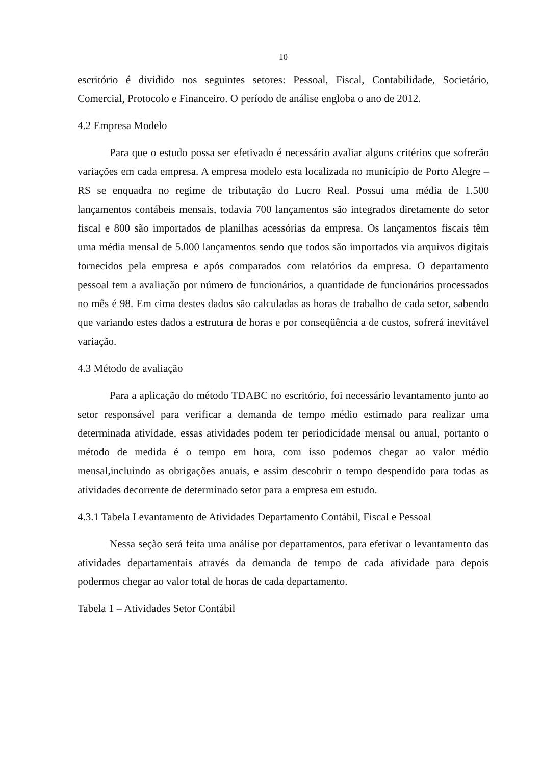10
escritório é dividido nos seguintes setores: Pessoal, Fiscal, Contabilidade, Societário, Comercial, Protocolo e Financeiro. O período de análise engloba o ano de 2012.
4.2 Empresa Modelo
Para que o estudo possa ser efetivado é necessário avaliar alguns critérios que sofrerão variações em cada empresa. A empresa modelo esta localizada no município de Porto Alegre – RS se enquadra no regime de tributação do Lucro Real. Possui uma média de 1.500 lançamentos contábeis mensais, todavia 700 lançamentos são integrados diretamente do setor fiscal e 800 são importados de planilhas acessórias da empresa. Os lançamentos fiscais têm uma média mensal de 5.000 lançamentos sendo que todos são importados via arquivos digitais fornecidos pela empresa e após comparados com relatórios da empresa. O departamento pessoal tem a avaliação por número de funcionários, a quantidade de funcionários processados no mês é 98. Em cima destes dados são calculadas as horas de trabalho de cada setor, sabendo que variando estes dados a estrutura de horas e por conseqüência a de custos, sofrerá inevitável variação.
4.3 Método de avaliação
Para a aplicação do método TDABC no escritório, foi necessário levantamento junto ao setor responsável para verificar a demanda de tempo médio estimado para realizar uma determinada atividade, essas atividades podem ter periodicidade mensal ou anual, portanto o método de medida é o tempo em hora, com isso podemos chegar ao valor médio mensal,incluindo as obrigações anuais, e assim descobrir o tempo despendido para todas as atividades decorrente de determinado setor para a empresa em estudo.
4.3.1 Tabela Levantamento de Atividades Departamento Contábil, Fiscal e Pessoal
Nessa seção será feita uma análise por departamentos, para efetivar o levantamento das atividades departamentais através da demanda de tempo de cada atividade para depois podermos chegar ao valor total de horas de cada departamento.
Tabela 1 – Atividades Setor Contábil